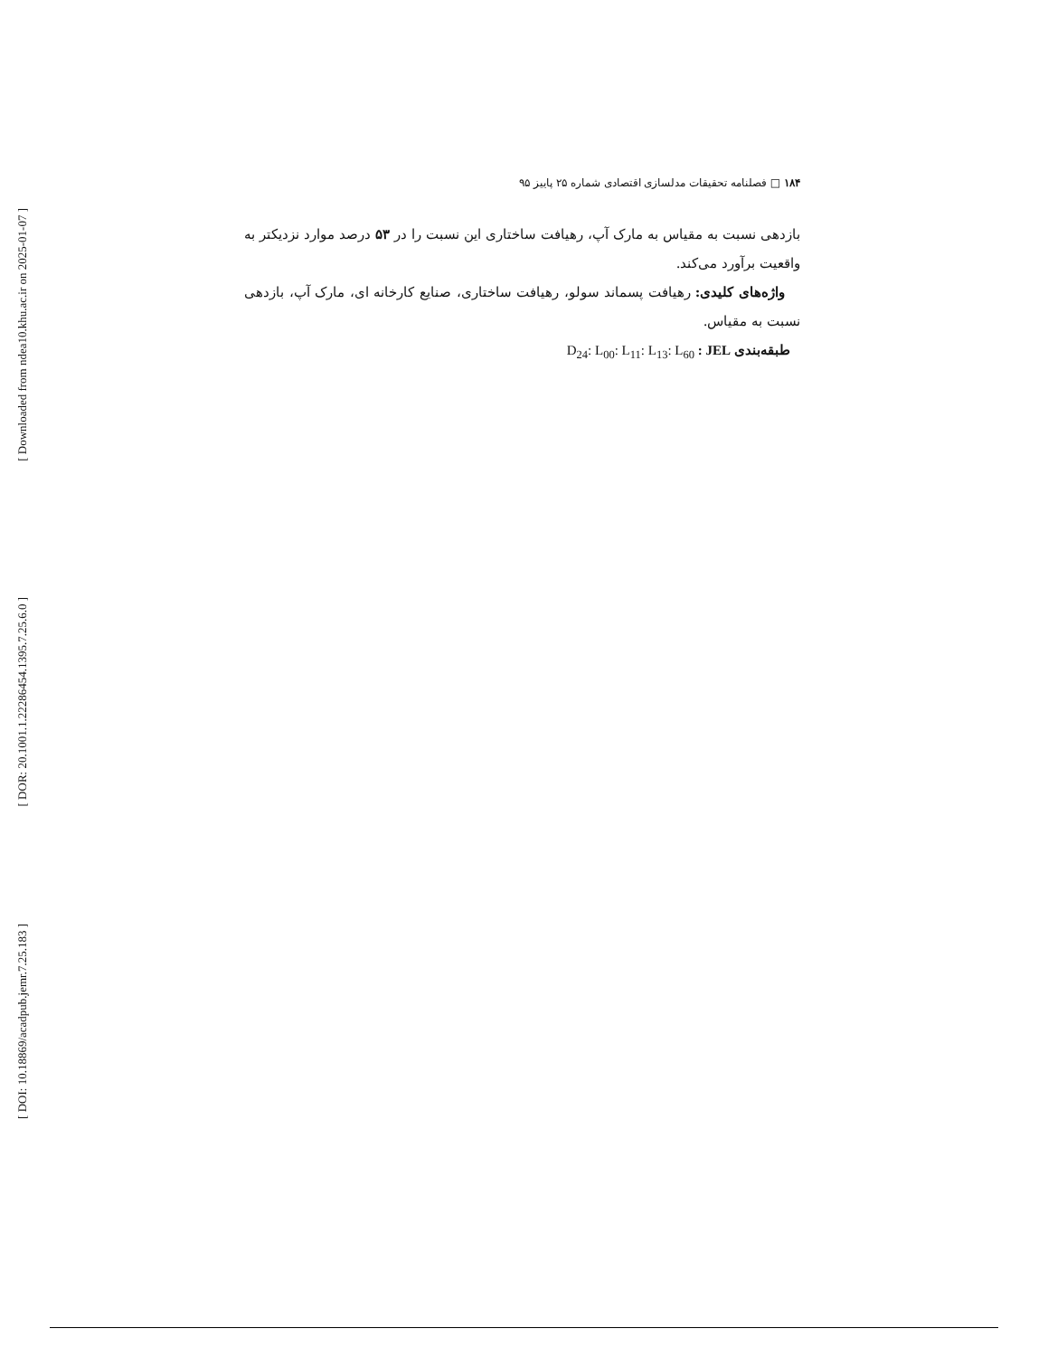[ Downloaded from ndea10.khu.ac.ir on 2025-01-07 ]
[ DOR: 20.1001.1.22286454.1395.7.25.6.0 ]
[ DOI: 10.18869/acadpub.jemr.7.25.183 ]
۱۸۴ □ فصلنامه تحقیقات مدلسازی اقتصادی شماره ۲۵ پاییز ۹۵
بازدهی نسبت به مقیاس به مارک آپ، رهیافت ساختاری این نسبت را در ۵۳ درصد موارد نزدیکتر به واقعیت برآورد می‌کند.
واژه‌های کلیدی: رهیافت پسماند سولو، رهیافت ساختاری، صنایع کارخانه ای، مارک آپ، بازدهی نسبت به مقیاس.
طبقه‌بندی JEL : D<sub>24</sub>: L<sub>00</sub>: L<sub>11</sub>: L<sub>13</sub>: L<sub>60</sub>